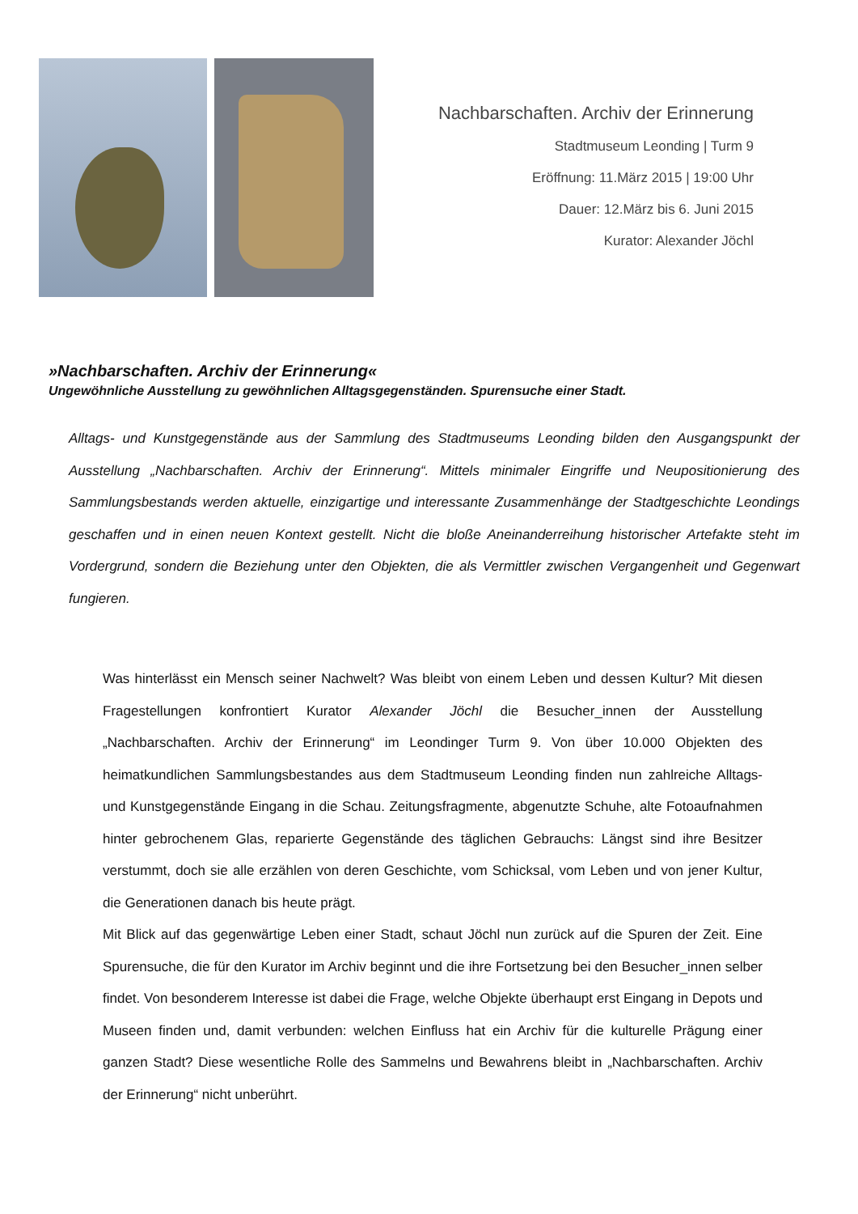Nachbarschaften. Archiv der Erinnerung
Stadtmuseum Leonding | Turm 9
Eröffnung: 11.März 2015 | 19:00 Uhr
Dauer: 12.März bis 6. Juni 2015
Kurator: Alexander Jöchl
»Nachbarschaften. Archiv der Erinnerung«
Ungewöhnliche Ausstellung zu gewöhnlichen Alltagsgegenständen. Spurensuche einer Stadt.
Alltags- und Kunstgegenstände aus der Sammlung des Stadtmuseums Leonding bilden den Ausgangspunkt der Ausstellung „Nachbarschaften. Archiv der Erinnerung“. Mittels minimaler Eingriffe und Neupositionierung des Sammlungsbestands werden aktuelle, einzigartige und interessante Zusammenhänge der Stadtgeschichte Leondings geschaffen und in einen neuen Kontext gestellt. Nicht die bloße Aneinanderreihung historischer Artefakte steht im Vordergrund, sondern die Beziehung unter den Objekten, die als Vermittler zwischen Vergangenheit und Gegenwart fungieren.
Was hinterlässt ein Mensch seiner Nachwelt? Was bleibt von einem Leben und dessen Kultur? Mit diesen Fragestellungen konfrontiert Kurator Alexander Jöchl die Besucher_innen der Ausstellung „Nachbarschaften. Archiv der Erinnerung“ im Leondinger Turm 9. Von über 10.000 Objekten des heimatkundlichen Sammlungsbestandes aus dem Stadtmuseum Leonding finden nun zahlreiche Alltags- und Kunstgegenstände Eingang in die Schau. Zeitungsfragmente, abgenutzte Schuhe, alte Fotoaufnahmen hinter gebrochenem Glas, reparierte Gegenstände des täglichen Gebrauchs: Längst sind ihre Besitzer verstummt, doch sie alle erzählen von deren Geschichte, vom Schicksal, vom Leben und von jener Kultur, die Generationen danach bis heute prägt.
Mit Blick auf das gegenwärtige Leben einer Stadt, schaut Jöchl nun zurück auf die Spuren der Zeit. Eine Spurensuche, die für den Kurator im Archiv beginnt und die ihre Fortsetzung bei den Besucher_innen selber findet. Von besonderem Interesse ist dabei die Frage, welche Objekte überhaupt erst Eingang in Depots und Museen finden und, damit verbunden: welchen Einfluss hat ein Archiv für die kulturelle Prägung einer ganzen Stadt? Diese wesentliche Rolle des Sammelns und Bewahrens bleibt in „Nachbarschaften. Archiv der Erinnerung“ nicht unberührt.